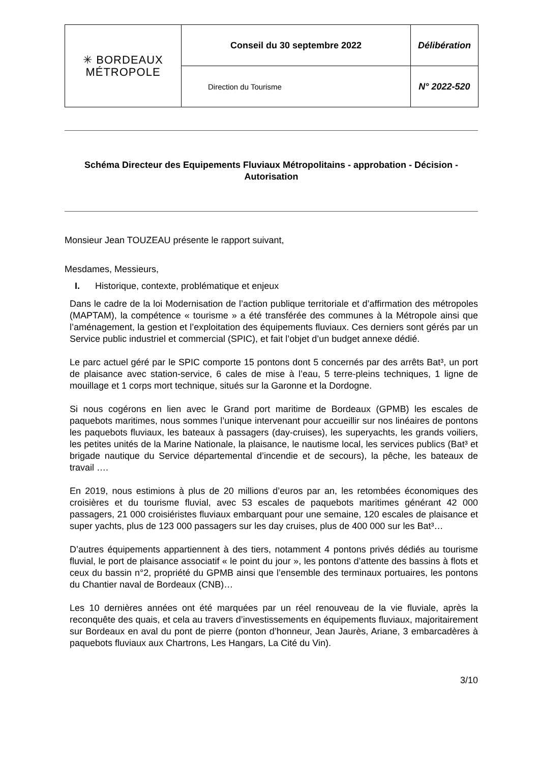| ✳ BORDEAUX MÉTROPOLE | Conseil du 30 septembre 2022 | Délibération |
| | Direction du Tourisme | N° 2022-520 |
Schéma Directeur des Equipements Fluviaux Métropolitains - approbation - Décision - Autorisation
Monsieur Jean TOUZEAU présente le rapport suivant,
Mesdames, Messieurs,
I. Historique, contexte, problématique et enjeux
Dans le cadre de la loi Modernisation de l’action publique territoriale et d’affirmation des métropoles (MAPTAM), la compétence « tourisme » a été transférée des communes à la Métropole ainsi que l’aménagement, la gestion et l’exploitation des équipements fluviaux. Ces derniers sont gérés par un Service public industriel et commercial (SPIC), et fait l’objet d’un budget annexe dédié.
Le parc actuel géré par le SPIC comporte 15 pontons dont 5 concernés par des arrêts Bat³, un port de plaisance avec station-service, 6 cales de mise à l’eau, 5 terre-pleins techniques, 1 ligne de mouillage et 1 corps mort technique, situés sur la Garonne et la Dordogne.
Si nous cogérons en lien avec le Grand port maritime de Bordeaux (GPMB) les escales de paquebots maritimes, nous sommes l’unique intervenant pour accueillir sur nos linéaires de pontons les paquebots fluviaux, les bateaux à passagers (day-cruises), les superyachts, les grands voiliers, les petites unités de la Marine Nationale, la plaisance, le nautisme local, les services publics (Bat³ et brigade nautique du Service départemental d’incendie et de secours), la pêche, les bateaux de travail ….
En 2019, nous estimions à plus de 20 millions d’euros par an, les retombées économiques des croisières et du tourisme fluvial, avec 53 escales de paquebots maritimes générant 42 000 passagers, 21 000 croisiéristes fluviaux embarquant pour une semaine, 120 escales de plaisance et super yachts, plus de 123 000 passagers sur les day cruises, plus de 400 000 sur les Bat³…
D’autres équipements appartiennent à des tiers, notamment 4 pontons privés dédiés au tourisme fluvial, le port de plaisance associatif « le point du jour », les pontons d’attente des bassins à flots et ceux du bassin n°2, propriété du GPMB ainsi que l’ensemble des terminaux portuaires, les pontons du Chantier naval de Bordeaux (CNB)…
Les 10 dernières années ont été marquées par un réel renouveau de la vie fluviale, après la reconquête des quais, et cela au travers d’investissements en équipements fluviaux, majoritairement sur Bordeaux en aval du pont de pierre (ponton d’honneur, Jean Jaurès, Ariane, 3 embarcadères à paquebots fluviaux aux Chartrons, Les Hangars, La Cité du Vin).
3/10